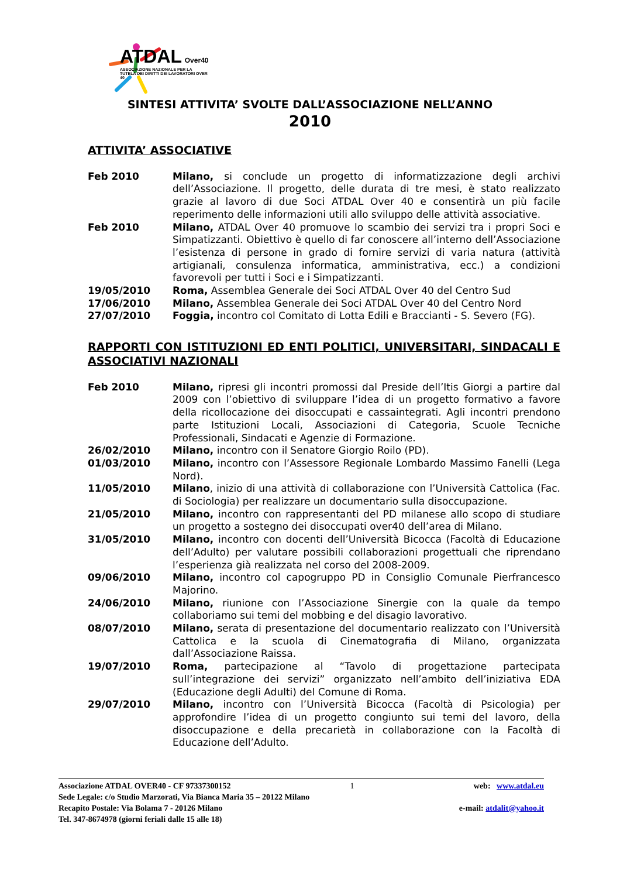ATDAL Over40
ASSOCIAZIONE NAZIONALE PER LA TUTELA DEI DIRITTI DEI LAVORATORI OVER 40
SINTESI ATTIVITA’ SVOLTE DALL’ASSOCIAZIONE NELL’ANNO
2010
ATTIVITA’ ASSOCIATIVE
Feb 2010 Milano, si conclude un progetto di informatizzazione degli archivi dell’Associazione. Il progetto, delle durata di tre mesi, è stato realizzato grazie al lavoro di due Soci ATDAL Over 40 e consentirà un più facile reperimento delle informazioni utili allo sviluppo delle attività associative.
Feb 2010 Milano, ATDAL Over 40 promuove lo scambio dei servizi tra i propri Soci e Simpatizzanti. Obiettivo è quello di far conoscere all’interno dell’Associazione l’esistenza di persone in grado di fornire servizi di varia natura (attività artigianali, consulenza informatica, amministrativa, ecc.) a condizioni favorevoli per tutti i Soci e i Simpatizzanti.
19/05/2010 Roma, Assemblea Generale dei Soci ATDAL Over 40 del Centro Sud
17/06/2010 Milano, Assemblea Generale dei Soci ATDAL Over 40 del Centro Nord
27/07/2010 Foggia, incontro col Comitato di Lotta Edili e Braccianti - S. Severo (FG).
RAPPORTI CON ISTITUZIONI ED ENTI POLITICI, UNIVERSITARI, SINDACALI E ASSOCIATIVI NAZIONALI
Feb 2010 Milano, ripresi gli incontri promossi dal Preside dell’Itis Giorgi a partire dal 2009 con l’obiettivo di sviluppare l’idea di un progetto formativo a favore della ricollocazione dei disoccupati e cassaintegrati. Agli incontri prendono parte Istituzioni Locali, Associazioni di Categoria, Scuole Tecniche Professionali, Sindacati e Agenzie di Formazione.
26/02/2010 Milano, incontro con il Senatore Giorgio Roilo (PD).
01/03/2010 Milano, incontro con l’Assessore Regionale Lombardo Massimo Fanelli (Lega Nord).
11/05/2010 Milano, inizio di una attività di collaborazione con l’Università Cattolica (Fac. di Sociologia) per realizzare un documentario sulla disoccupazione.
21/05/2010 Milano, incontro con rappresentanti del PD milanese allo scopo di studiare un progetto a sostegno dei disoccupati over40 dell’area di Milano.
31/05/2010 Milano, incontro con docenti dell’Università Bicocca (Facoltà di Educazione dell’Adulto) per valutare possibili collaborazioni progettuali che riprendano l’esperienza già realizzata nel corso del 2008-2009.
09/06/2010 Milano, incontro col capogruppo PD in Consiglio Comunale Pierfrancesco Majorino.
24/06/2010 Milano, riunione con l’Associazione Sinergie con la quale da tempo collaboriamo sui temi del mobbing e del disagio lavorativo.
08/07/2010 Milano, serata di presentazione del documentario realizzato con l’Università Cattolica e la scuola di Cinematografia di Milano, organizzata dall’Associazione Raissa.
19/07/2010 Roma, partecipazione al “Tavolo di progettazione partecipata sull’integrazione dei servizi” organizzato nell’ambito dell’iniziativa EDA (Educazione degli Adulti) del Comune di Roma.
29/07/2010 Milano, incontro con l’Università Bicocca (Facoltà di Psicologia) per approfondire l’idea di un progetto congiunto sui temi del lavoro, della disoccupazione e della precarietà in collaborazione con la Facoltà di Educazione dell’Adulto.
Associazione ATDAL OVER40 - CF 97337300152 1 web: www.atdal.eu
Sede Legale: c/o Studio Marzorati, Via Bianca Maria 35 – 20122 Milano
Recapito Postale: Via Bolama 7 - 20126 Milano e-mail: atdalit@yahoo.it
Tel. 347-8674978 (giorni feriali dalle 15 alle 18)